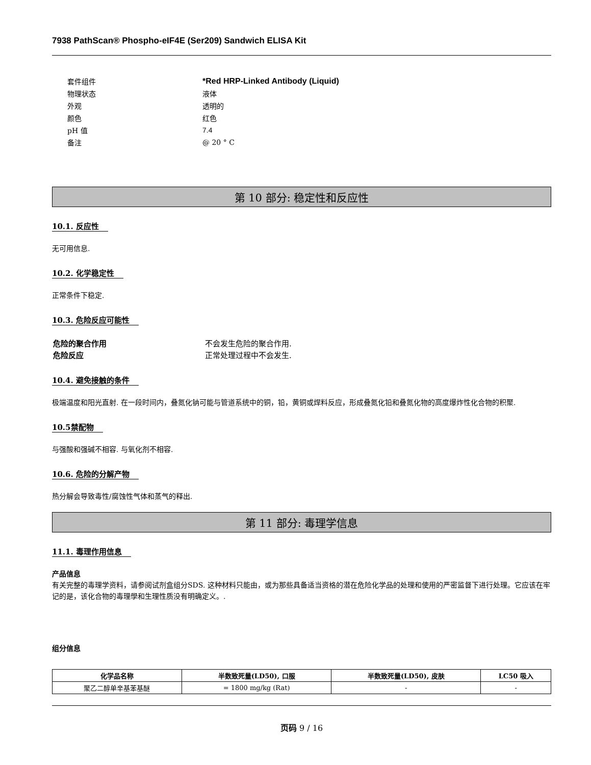7938 PathScan® Phospho-eIF4E (Ser209) Sandwich ELISA Kit
| 套件组件 | *Red HRP-Linked Antibody (Liquid) |
| 物理状态 | 液体 |
| 外观 | 透明的 |
| 颜色 | 红色 |
| pH 值 | 7.4 |
| 备注 | @ 20 ° C |
第 10 部分: 稳定性和反应性
10.1. 反应性
无可用信息.
10.2. 化学稳定性
正常条件下稳定.
10.3. 危险反应可能性
| 危险的聚合作用 | 不会发生危险的聚合作用. |
| 危险反应 | 正常处理过程中不会发生. |
10.4. 避免接触的条件
极端温度和阳光直射. 在一段时间内，叠氮化钠可能与管道系统中的铜，铅，黄铜或焊料反应，形成叠氮化铅和叠氮化物的高度爆炸性化合物的积聚.
10.5禁配物
与强酸和强碱不相容. 与氧化剂不相容.
10.6. 危险的分解产物
热分解会导致毒性/腐蚀性气体和蒸气的释出.
第 11 部分: 毒理学信息
11.1. 毒理作用信息
产品信息
有关完整的毒理学资料，请参阅试剂盒组分SDS. 这种材料只能由，或为那些具备适当资格的潜在危险化学品的处理和使用的严密监督下进行处理。它应该在牢记的是，该化合物的毒理學和生理性质没有明确定义。.
组分信息
| 化学品名称 | 半数致死量(LD50), 口服 | 半数致死量(LD50), 皮肤 | LC50 吸入 |
| --- | --- | --- | --- |
| 聚乙二醇单辛基苯基醚 | = 1800 mg/kg (Rat) | - | - |
页码 9 / 16